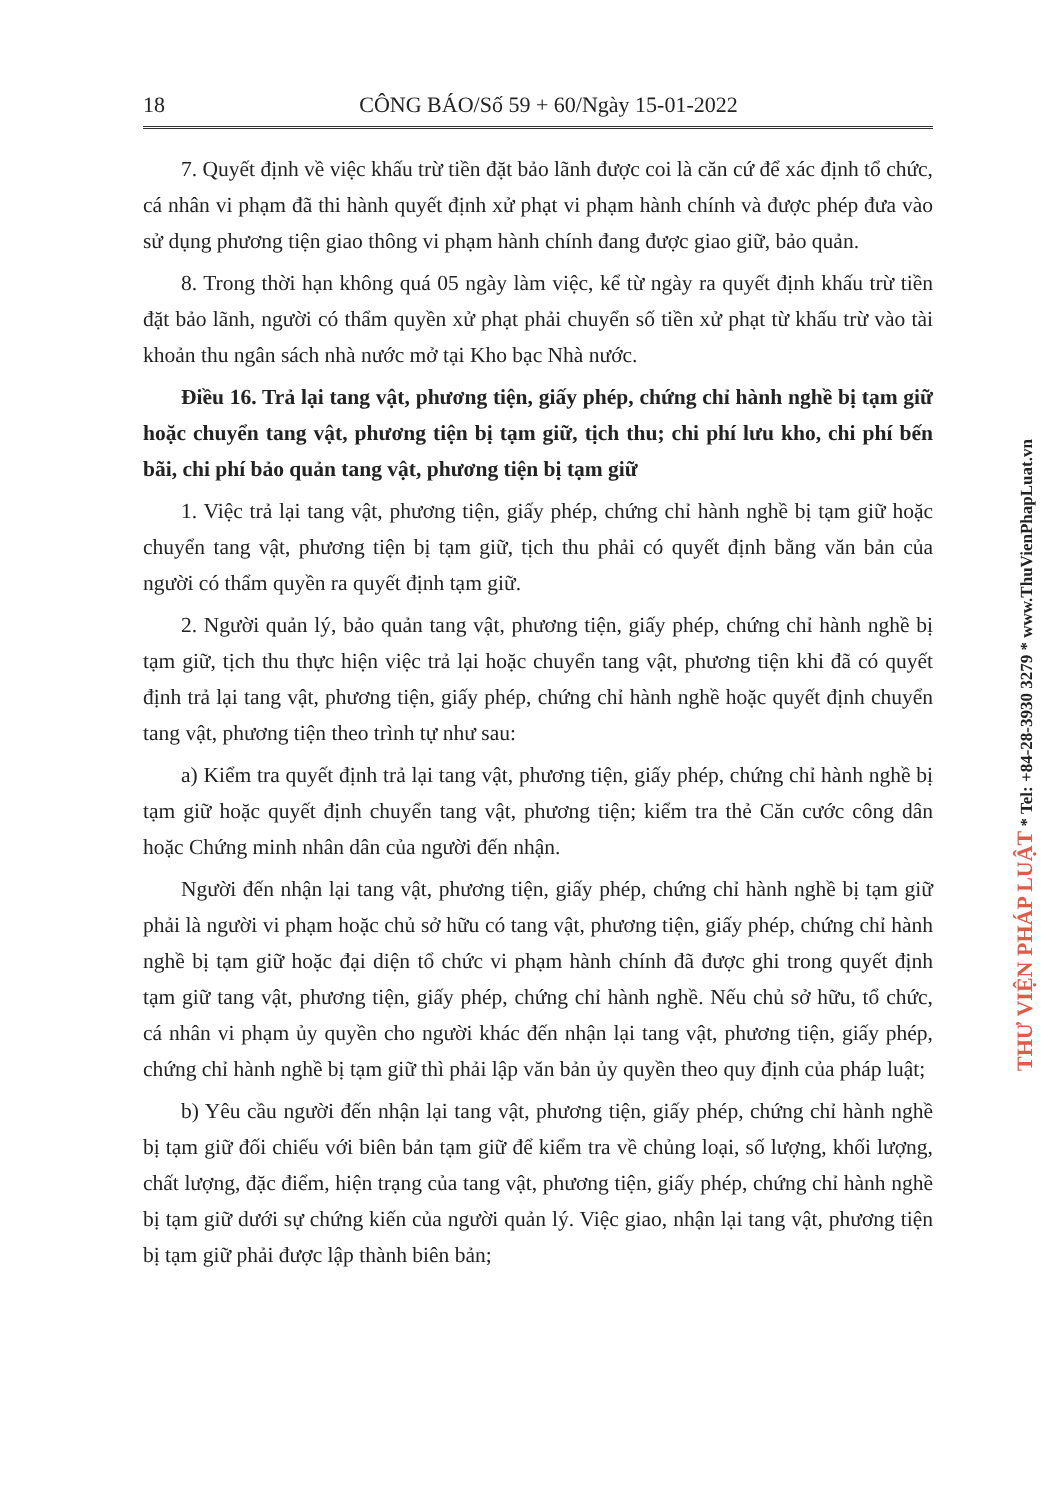18 CÔNG BÁO/Số 59 + 60/Ngày 15-01-2022
7. Quyết định về việc khấu trừ tiền đặt bảo lãnh được coi là căn cứ để xác định tổ chức, cá nhân vi phạm đã thi hành quyết định xử phạt vi phạm hành chính và được phép đưa vào sử dụng phương tiện giao thông vi phạm hành chính đang được giao giữ, bảo quản.
8. Trong thời hạn không quá 05 ngày làm việc, kể từ ngày ra quyết định khấu trừ tiền đặt bảo lãnh, người có thẩm quyền xử phạt phải chuyển số tiền xử phạt từ khấu trừ vào tài khoản thu ngân sách nhà nước mở tại Kho bạc Nhà nước.
Điều 16. Trả lại tang vật, phương tiện, giấy phép, chứng chỉ hành nghề bị tạm giữ hoặc chuyển tang vật, phương tiện bị tạm giữ, tịch thu; chi phí lưu kho, chi phí bến bãi, chi phí bảo quản tang vật, phương tiện bị tạm giữ
1. Việc trả lại tang vật, phương tiện, giấy phép, chứng chỉ hành nghề bị tạm giữ hoặc chuyển tang vật, phương tiện bị tạm giữ, tịch thu phải có quyết định bằng văn bản của người có thẩm quyền ra quyết định tạm giữ.
2. Người quản lý, bảo quản tang vật, phương tiện, giấy phép, chứng chỉ hành nghề bị tạm giữ, tịch thu thực hiện việc trả lại hoặc chuyển tang vật, phương tiện khi đã có quyết định trả lại tang vật, phương tiện, giấy phép, chứng chỉ hành nghề hoặc quyết định chuyển tang vật, phương tiện theo trình tự như sau:
a) Kiểm tra quyết định trả lại tang vật, phương tiện, giấy phép, chứng chỉ hành nghề bị tạm giữ hoặc quyết định chuyển tang vật, phương tiện; kiểm tra thẻ Căn cước công dân hoặc Chứng minh nhân dân của người đến nhận.
Người đến nhận lại tang vật, phương tiện, giấy phép, chứng chỉ hành nghề bị tạm giữ phải là người vi phạm hoặc chủ sở hữu có tang vật, phương tiện, giấy phép, chứng chỉ hành nghề bị tạm giữ hoặc đại diện tổ chức vi phạm hành chính đã được ghi trong quyết định tạm giữ tang vật, phương tiện, giấy phép, chứng chỉ hành nghề. Nếu chủ sở hữu, tổ chức, cá nhân vi phạm ủy quyền cho người khác đến nhận lại tang vật, phương tiện, giấy phép, chứng chỉ hành nghề bị tạm giữ thì phải lập văn bản ủy quyền theo quy định của pháp luật;
b) Yêu cầu người đến nhận lại tang vật, phương tiện, giấy phép, chứng chỉ hành nghề bị tạm giữ đối chiếu với biên bản tạm giữ để kiểm tra về chủng loại, số lượng, khối lượng, chất lượng, đặc điểm, hiện trạng của tang vật, phương tiện, giấy phép, chứng chỉ hành nghề bị tạm giữ dưới sự chứng kiến của người quản lý. Việc giao, nhận lại tang vật, phương tiện bị tạm giữ phải được lập thành biên bản;
THƯ VIỆN PHÁP LUẬT * Tel: +84-28-3930 3279 * www.ThuVienPhapLuat.vn